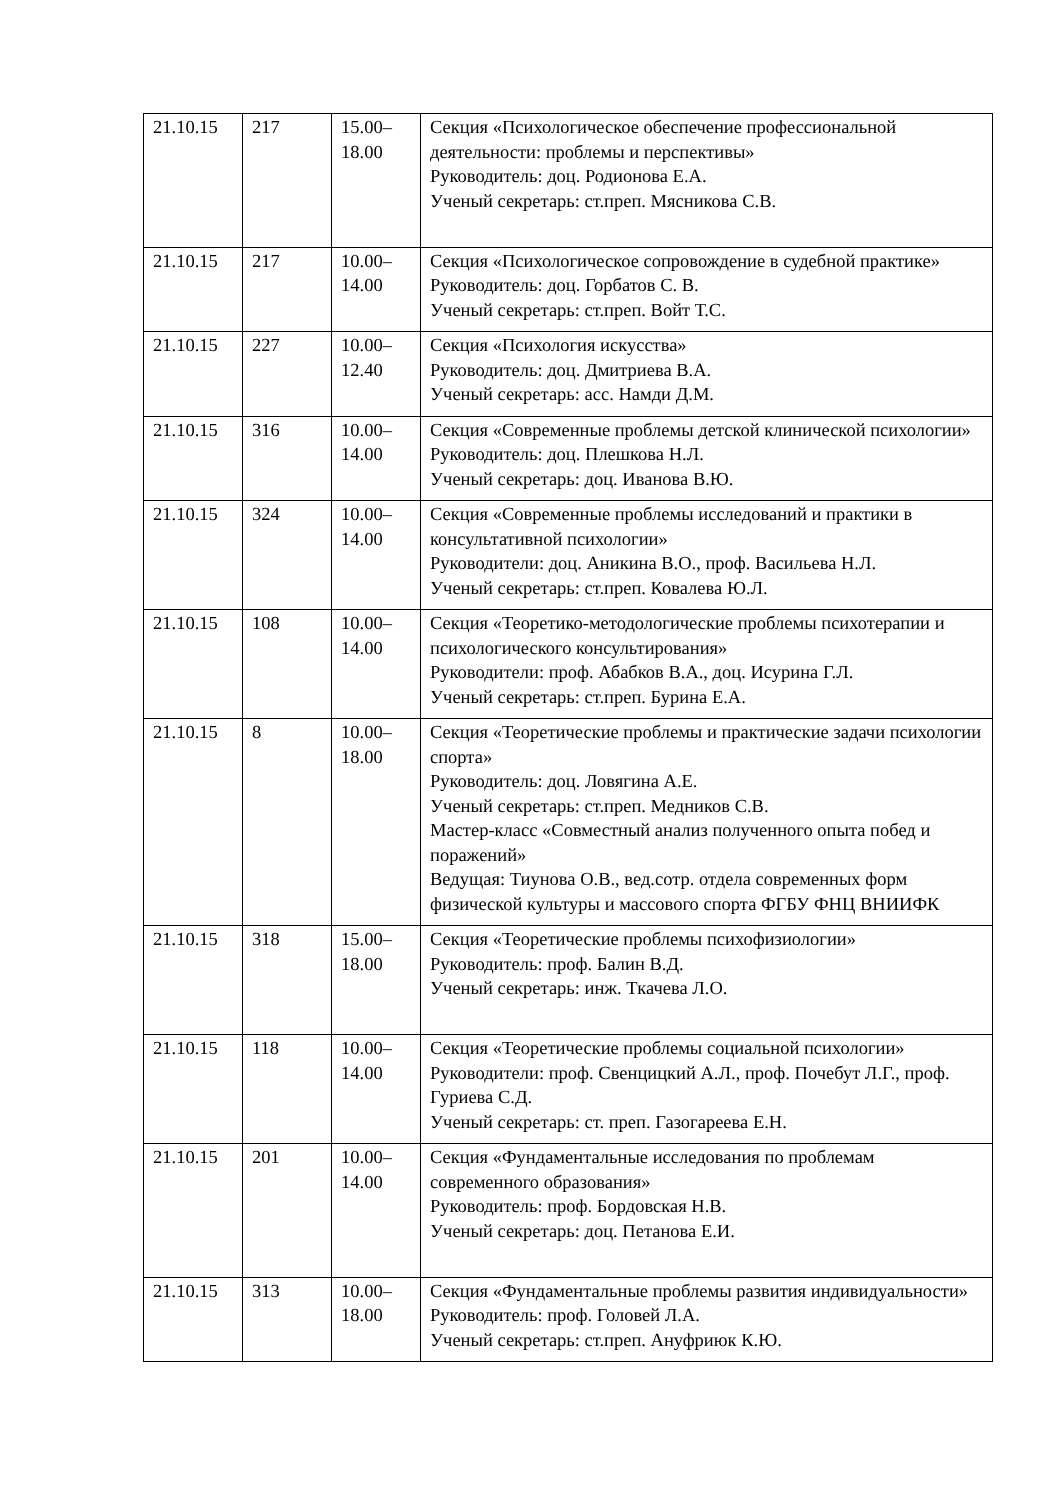| 21.10.15 | 217 | 15.00– 18.00 | Секция «Психологическое обеспечение профессиональной деятельности: проблемы и перспективы» Руководитель: доц. Родионова Е.А. Ученый секретарь: ст.преп. Мясникова С.В. |
| 21.10.15 | 217 | 10.00– 14.00 | Секция «Психологическое сопровождение в судебной практике» Руководитель: доц. Горбатов С. В. Ученый секретарь: ст.преп. Войт Т.С. |
| 21.10.15 | 227 | 10.00– 12.40 | Секция «Психология искусства» Руководитель: доц. Дмитриева В.А. Ученый секретарь: асс. Намди Д.М. |
| 21.10.15 | 316 | 10.00– 14.00 | Секция «Современные проблемы детской клинической психологии» Руководитель: доц. Плешкова Н.Л. Ученый секретарь: доц. Иванова В.Ю. |
| 21.10.15 | 324 | 10.00– 14.00 | Секция «Современные проблемы исследований и практики в консультативной психологии» Руководители: доц. Аникина В.О., проф. Васильева Н.Л. Ученый секретарь: ст.преп. Ковалева Ю.Л. |
| 21.10.15 | 108 | 10.00– 14.00 | Секция «Теоретико-методологические проблемы психотерапии и психологического консультирования» Руководители: проф. Абабков В.А., доц. Исурина Г.Л. Ученый секретарь: ст.преп. Бурина Е.А. |
| 21.10.15 | 8 | 10.00– 18.00 | Секция «Теоретические проблемы и практические задачи психологии спорта» Руководитель: доц. Ловягина А.Е. Ученый секретарь: ст.преп. Медников С.В. Мастер-класс «Совместный анализ полученного опыта побед и поражений» Ведущая: Тиунова О.В., вед.сотр. отдела современных форм физической культуры и массового спорта ФГБУ ФНЦ ВНИИФК |
| 21.10.15 | 318 | 15.00– 18.00 | Секция «Теоретические проблемы психофизиологии» Руководитель: проф. Балин В.Д. Ученый секретарь: инж. Ткачева Л.О. |
| 21.10.15 | 118 | 10.00– 14.00 | Секция «Теоретические проблемы социальной психологии» Руководители: проф. Свенцицкий А.Л., проф. Почебут Л.Г., проф. Гуриева С.Д. Ученый секретарь: ст. преп. Газогареева Е.Н. |
| 21.10.15 | 201 | 10.00– 14.00 | Секция «Фундаментальные исследования по проблемам современного образования» Руководитель: проф. Бордовская Н.В. Ученый секретарь: доц. Петанова Е.И. |
| 21.10.15 | 313 | 10.00– 18.00 | Секция «Фундаментальные проблемы развития индивидуальности» Руководитель: проф. Головей Л.А. Ученый секретарь: ст.преп. Ануфриюк К.Ю. |